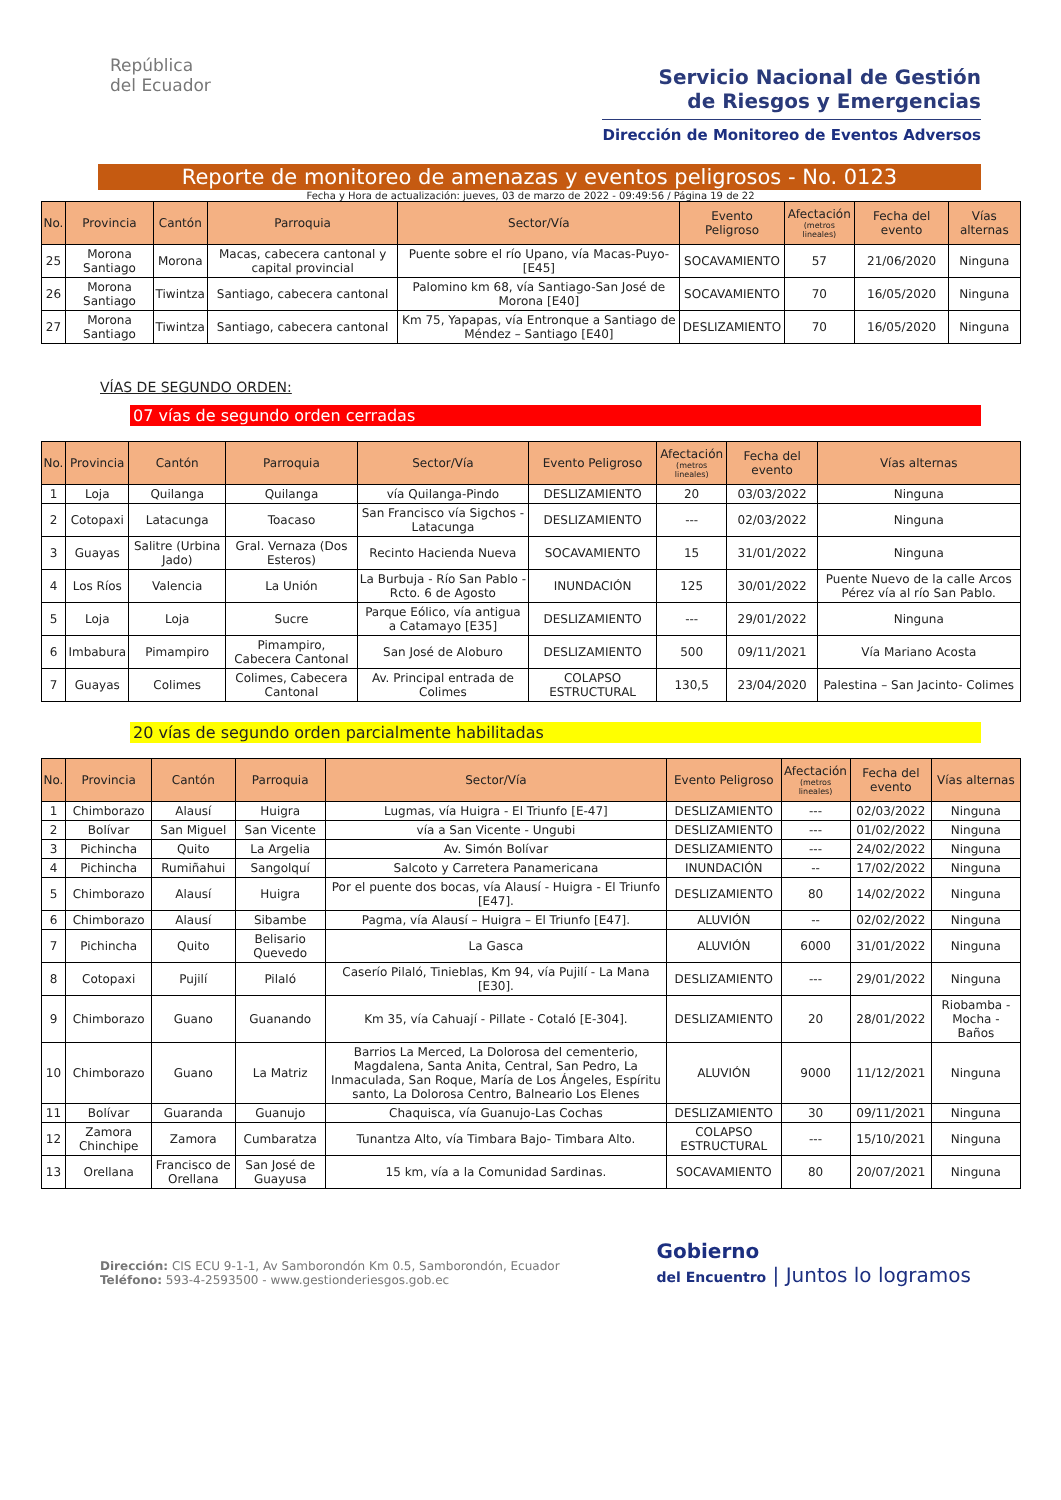República
del Ecuador
Servicio Nacional de Gestión
de Riesgos y Emergencias
Dirección de Monitoreo de Eventos Adversos
Reporte de monitoreo de amenazas y eventos peligrosos - No. 0123
Fecha y Hora de actualización: jueves, 03 de marzo de 2022 - 09:49:56 / Página 19 de 22
| No. | Provincia | Cantón | Parroquia | Sector/Vía | Evento Peligroso | Afectación (metros lineales) | Fecha del evento | Vías alternas |
| --- | --- | --- | --- | --- | --- | --- | --- | --- |
| 25 | Morona Santiago | Morona | Macas, cabecera cantonal y capital provincial | Puente sobre el río Upano, vía Macas-Puyo-[E45] | SOCAVAMIENTO | 57 | 21/06/2020 | Ninguna |
| 26 | Morona Santiago | Tiwintza | Santiago, cabecera cantonal | Palomino km 68, vía Santiago-San José de Morona [E40] | SOCAVAMIENTO | 70 | 16/05/2020 | Ninguna |
| 27 | Morona Santiago | Tiwintza | Santiago, cabecera cantonal | Km 75, Yapapas, vía Entronque a Santiago de Méndez – Santiago [E40] | DESLIZAMIENTO | 70 | 16/05/2020 | Ninguna |
VÍAS DE SEGUNDO ORDEN:
07 vías de segundo orden cerradas
| No. | Provincia | Cantón | Parroquia | Sector/Vía | Evento Peligroso | Afectación (metros lineales) | Fecha del evento | Vías alternas |
| --- | --- | --- | --- | --- | --- | --- | --- | --- |
| 1 | Loja | Quilanga | Quilanga | vía Quilanga-Pindo | DESLIZAMIENTO | 20 | 03/03/2022 | Ninguna |
| 2 | Cotopaxi | Latacunga | Toacaso | San Francisco vía Sigchos - Latacunga | DESLIZAMIENTO | --- | 02/03/2022 | Ninguna |
| 3 | Guayas | Salitre (Urbina Jado) | Gral. Vernaza (Dos Esteros) | Recinto Hacienda Nueva | SOCAVAMIENTO | 15 | 31/01/2022 | Ninguna |
| 4 | Los Ríos | Valencia | La Unión | La Burbuja - Río San Pablo -Rcto. 6 de Agosto | INUNDACIÓN | 125 | 30/01/2022 | Puente Nuevo de la calle Arcos Pérez vía al río San Pablo. |
| 5 | Loja | Loja | Sucre | Parque Eólico, vía antigua a Catamayo [E35] | DESLIZAMIENTO | --- | 29/01/2022 | Ninguna |
| 6 | Imbabura | Pimampiro | Pimampiro, Cabecera Cantonal | San José de Aloburo | DESLIZAMIENTO | 500 | 09/11/2021 | Vía Mariano Acosta |
| 7 | Guayas | Colimes | Colimes, Cabecera Cantonal | Av. Principal entrada de Colimes | COLAPSO ESTRUCTURAL | 130,5 | 23/04/2020 | Palestina – San Jacinto- Colimes |
20 vías de segundo orden parcialmente habilitadas
| No. | Provincia | Cantón | Parroquia | Sector/Vía | Evento Peligroso | Afectación (metros lineales) | Fecha del evento | Vías alternas |
| --- | --- | --- | --- | --- | --- | --- | --- | --- |
| 1 | Chimborazo | Alausí | Huigra | Lugmas, vía Huigra - El Triunfo [E-47] | DESLIZAMIENTO | --- | 02/03/2022 | Ninguna |
| 2 | Bolívar | San Miguel | San Vicente | vía a San Vicente - Ungubi | DESLIZAMIENTO | --- | 01/02/2022 | Ninguna |
| 3 | Pichincha | Quito | La Argelia | Av. Simón Bolívar | DESLIZAMIENTO | --- | 24/02/2022 | Ninguna |
| 4 | Pichincha | Rumiñahui | Sangolquí | Salcoto y Carretera Panamericana | INUNDACIÓN | -- | 17/02/2022 | Ninguna |
| 5 | Chimborazo | Alausí | Huigra | Por el puente dos bocas, vía Alausí - Huigra - El Triunfo [E47]. | DESLIZAMIENTO | 80 | 14/02/2022 | Ninguna |
| 6 | Chimborazo | Alausí | Sibambe | Pagma, vía Alausí – Huigra – El Triunfo [E47]. | ALUVIÓN | -- | 02/02/2022 | Ninguna |
| 7 | Pichincha | Quito | Belisario Quevedo | La Gasca | ALUVIÓN | 6000 | 31/01/2022 | Ninguna |
| 8 | Cotopaxi | Pujilí | Pilaló | Caserío Pilaló, Tinieblas, Km 94, vía Pujilí - La Mana [E30]. | DESLIZAMIENTO | --- | 29/01/2022 | Ninguna |
| 9 | Chimborazo | Guano | Guanando | Km 35, vía Cahuají - Pillate - Cotaló [E-304]. | DESLIZAMIENTO | 20 | 28/01/2022 | Riobamba - Mocha - Baños |
| 10 | Chimborazo | Guano | La Matriz | Barrios La Merced, La Dolorosa del cementerio, Magdalena, Santa Anita, Central, San Pedro, La Inmaculada, San Roque, María de Los Ángeles, Espíritu santo, La Dolorosa Centro, Balneario Los Elenes | ALUVIÓN | 9000 | 11/12/2021 | Ninguna |
| 11 | Bolívar | Guaranda | Guanujo | Chaquisca, vía Guanujo-Las Cochas | DESLIZAMIENTO | 30 | 09/11/2021 | Ninguna |
| 12 | Zamora Chinchipe | Zamora | Cumbaratza | Tunantza Alto, vía Timbara Bajo- Timbara Alto. | COLAPSO ESTRUCTURAL | --- | 15/10/2021 | Ninguna |
| 13 | Orellana | Francisco de Orellana | San José de Guayusa | 15 km, vía a la Comunidad Sardinas. | SOCAVAMIENTO | 80 | 20/07/2021 | Ninguna |
Dirección: CIS ECU 9-1-1, Av Samborondón Km 0.5, Samborondón, Ecuador
Teléfono: 593-4-2593500 - www.gestionderiesgos.gob.ec
Gobierno
del Encuentro | Juntos lo logramos